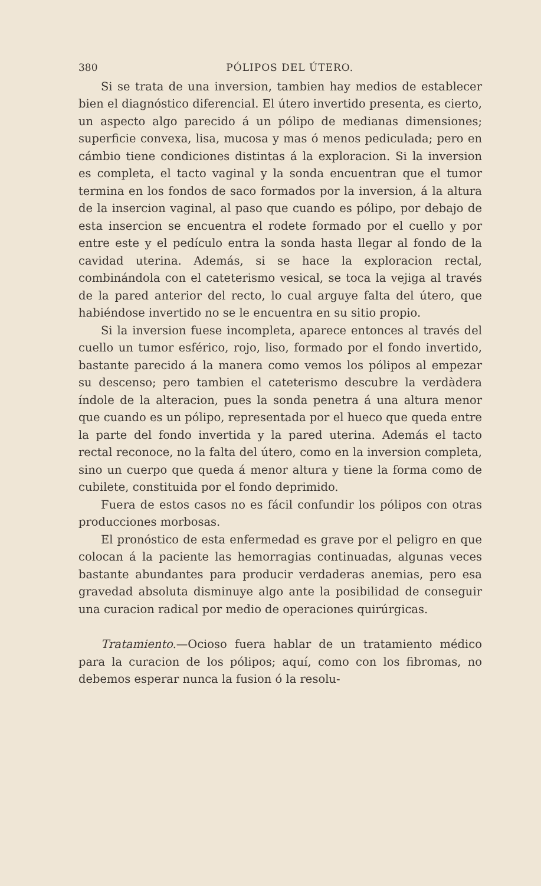380 PÓLIPOS DEL ÚTERO.
Si se trata de una inversion, tambien hay medios de establecer bien el diagnóstico diferencial. El útero invertido presenta, es cierto, un aspecto algo parecido á un pólipo de medianas dimensiones; superficie convexa, lisa, mucosa y mas ó menos pediculada; pero en cámbio tiene condiciones distintas á la exploracion. Si la inversion es completa, el tacto vaginal y la sonda encuentran que el tumor termina en los fondos de saco formados por la inversion, á la altura de la insercion vaginal, al paso que cuando es pólipo, por debajo de esta insercion se encuentra el rodete formado por el cuello y por entre este y el pedículo entra la sonda hasta llegar al fondo de la cavidad uterina. Además, si se hace la exploracion rectal, combinándola con el cateterismo vesical, se toca la vejiga al través de la pared anterior del recto, lo cual arguye falta del útero, que habiéndose invertido no se le encuentra en su sitio propio.
Si la inversion fuese incompleta, aparece entonces al través del cuello un tumor esférico, rojo, liso, formado por el fondo invertido, bastante parecido á la manera como vemos los pólipos al empezar su descenso; pero tambien el cateterismo descubre la verdàdera índole de la alteracion, pues la sonda penetra á una altura menor que cuando es un pólipo, representada por el hueco que queda entre la parte del fondo invertida y la pared uterina. Además el tacto rectal reconoce, no la falta del útero, como en la inversion completa, sino un cuerpo que queda á menor altura y tiene la forma como de cubilete, constituida por el fondo deprimido.
Fuera de estos casos no es fácil confundir los pólipos con otras producciones morbosas.
El pronóstico de esta enfermedad es grave por el peligro en que colocan á la paciente las hemorragias continuadas, algunas veces bastante abundantes para producir verdaderas anemias, pero esa gravedad absoluta disminuye algo ante la posibilidad de conseguir una curacion radical por medio de operaciones quirúrgicas.
Tratamiento.—Ocioso fuera hablar de un tratamiento médico para la curacion de los pólipos; aquí, como con los fibromas, no debemos esperar nunca la fusion ó la resolu-